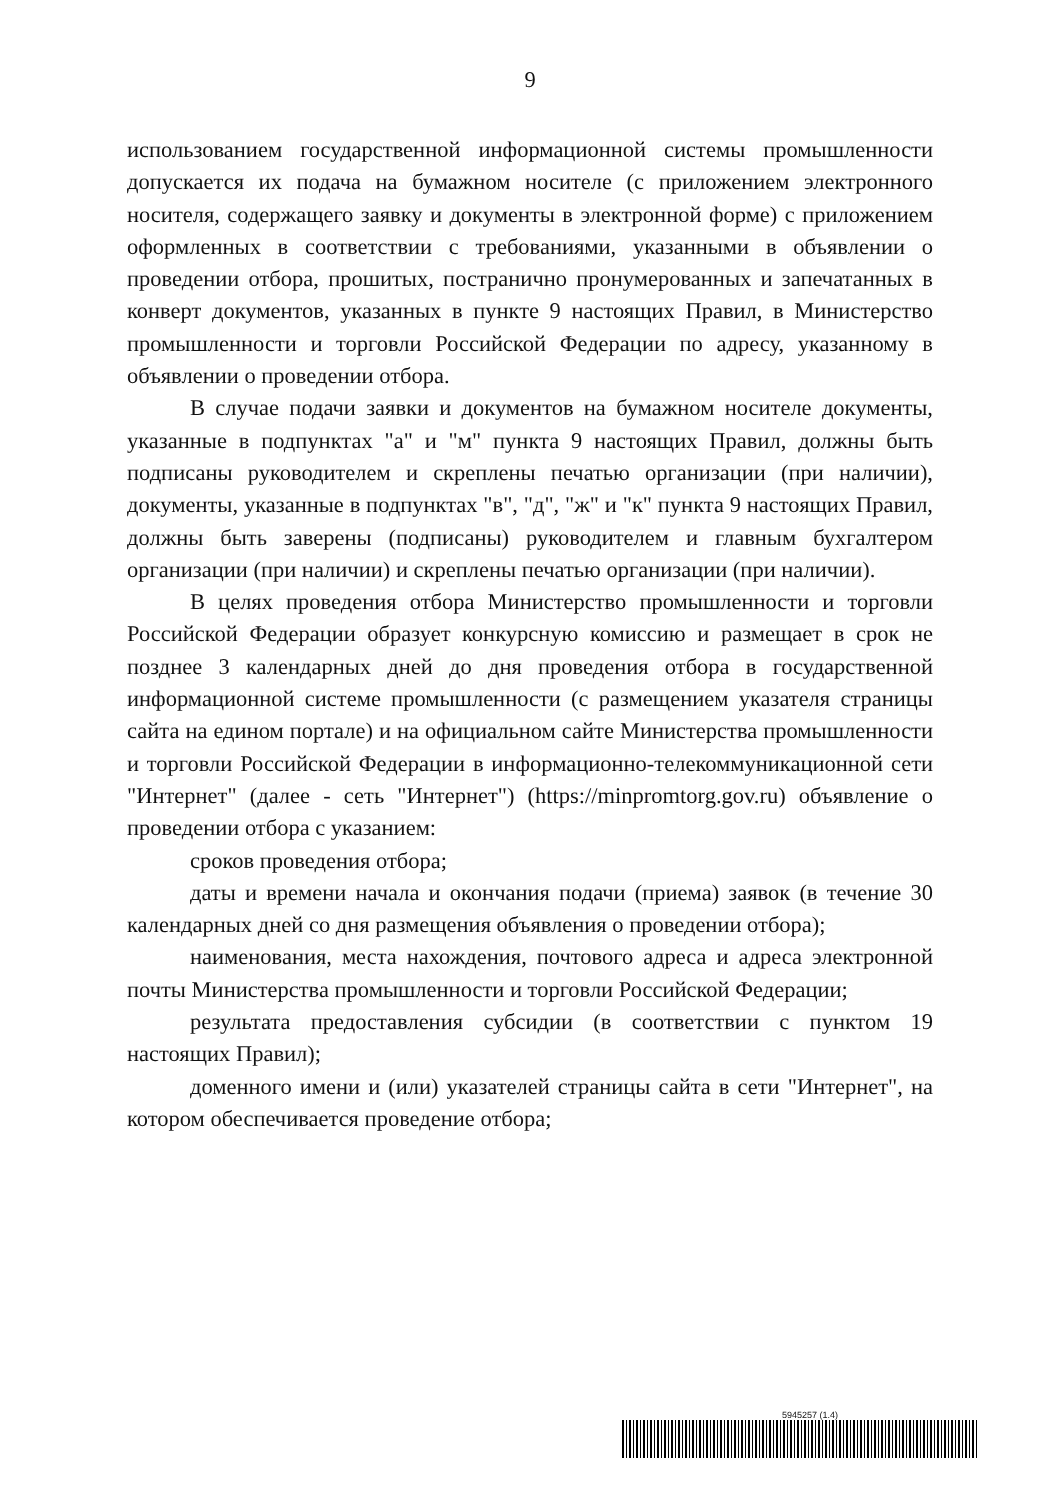9
использованием государственной информационной системы промышленности допускается их подача на бумажном носителе (с приложением электронного носителя, содержащего заявку и документы в электронной форме) с приложением оформленных в соответствии с требованиями, указанными в объявлении о проведении отбора, прошитых, постранично пронумерованных и запечатанных в конверт документов, указанных в пункте 9 настоящих Правил, в Министерство промышленности и торговли Российской Федерации по адресу, указанному в объявлении о проведении отбора.
В случае подачи заявки и документов на бумажном носителе документы, указанные в подпунктах "а" и "м" пункта 9 настоящих Правил, должны быть подписаны руководителем и скреплены печатью организации (при наличии), документы, указанные в подпунктах "в", "д", "ж" и "к" пункта 9 настоящих Правил, должны быть заверены (подписаны) руководителем и главным бухгалтером организации (при наличии) и скреплены печатью организации (при наличии).
В целях проведения отбора Министерство промышленности и торговли Российской Федерации образует конкурсную комиссию и размещает в срок не позднее 3 календарных дней до дня проведения отбора в государственной информационной системе промышленности (с размещением указателя страницы сайта на едином портале) и на официальном сайте Министерства промышленности и торговли Российской Федерации в информационно-телекоммуникационной сети "Интернет" (далее - сеть "Интернет") (https://minpromtorg.gov.ru) объявление о проведении отбора с указанием:
сроков проведения отбора;
даты и времени начала и окончания подачи (приема) заявок (в течение 30 календарных дней со дня размещения объявления о проведении отбора);
наименования, места нахождения, почтового адреса и адреса электронной почты Министерства промышленности и торговли Российской Федерации;
результата предоставления субсидии (в соответствии с пунктом 19 настоящих Правил);
доменного имени и (или) указателей страницы сайта в сети "Интернет", на котором обеспечивается проведение отбора;
5945257 (1.4)